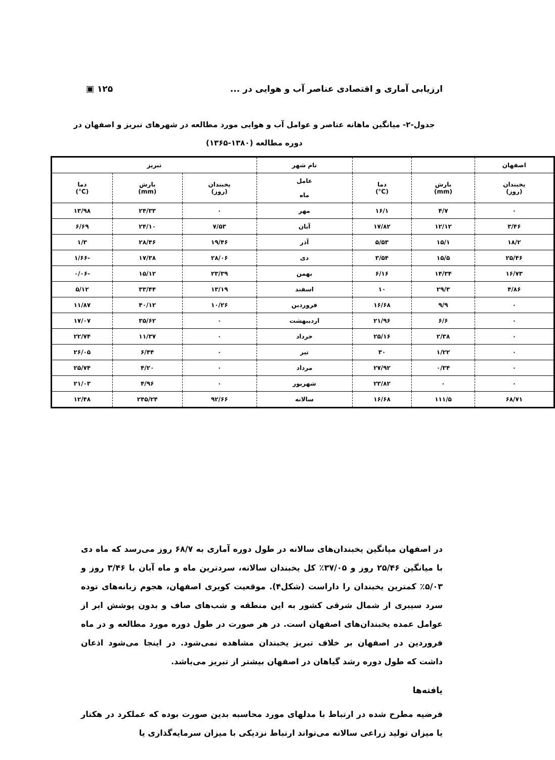ارزیابی آماری و اقتصادی عناصر آب و هوایی در ... ۱۲۵ ▣
جدول-۲- میانگین ماهانه عناصر و عوامل آب و هوایی مورد مطالعه در شهرهای تبریز و اصفهان در
دوره مطالعه (۱۳۸۰-۱۳۶۵)
| اصفهان | | | نام شهر | تبریز | | |
| --- | --- | --- | --- | --- | --- | --- |
| یخبندان (روز) | بارش (mm) | دما (C°) | عامل ماه | یخبندان (روز) | بارش (mm) | دما (C°) |
| ۰ | ۴/۷ | ۱۶/۱ | مهر | ۰ | ۲۴/۳۳ | ۱۳/۹۸ |
| ۳/۴۶ | ۱۲/۱۲ | ۱۷/۸۲ | آبان | ۷/۵۳ | ۲۴/۱۰ | ۶/۶۹ |
| ۱۸/۲ | ۱۵/۱ | ۵/۵۳ | آذر | ۱۹/۴۶ | ۲۸/۴۶ | ۱/۳ |
| ۲۵/۴۶ | ۱۵/۵ | ۳/۵۴ | دی | ۲۸/۰۶ | ۱۷/۳۸ | -۱/۶۶ |
| ۱۶/۷۳ | ۱۴/۳۴ | ۶/۱۶ | بهمن | ۲۳/۳۹ | ۱۵/۱۲ | -۰/۰۶ |
| ۴/۸۶ | ۲۹/۳ | ۱۰ | اسفند | ۱۳/۱۹ | ۳۳/۴۴ | ۵/۱۲ |
| ۰ | ۹/۹ | ۱۶/۶۸ | فروردین | ۱۰/۲۶ | ۴۰/۱۲ | ۱۱/۸۷ |
| ۰ | ۶/۶ | ۲۱/۹۶ | اردیبهشت | ۰ | ۳۵/۶۲ | ۱۷/۰۷ |
| ۰ | ۲/۳۸ | ۲۵/۱۶ | خرداد | ۰ | ۱۱/۳۷ | ۲۲/۷۴ |
| ۰ | ۱/۲۲ | ۳۰ | تیر | ۰ | ۶/۴۴ | ۲۶/۰۵ |
| ۰ | ۰/۳۴ | ۲۷/۹۲ | مرداد | ۰ | ۴/۲۰ | ۲۵/۷۴ |
| ۰ | ۰ | ۲۳/۸۲ | شهریور | ۰ | ۴/۹۶ | ۲۱/۰۳ |
| ۶۸/۷۱ | ۱۱۱/۵ | ۱۶/۶۸ | سالانه | ۹۲/۶۶ | ۲۴۵/۲۴ | ۱۲/۴۸ |
در اصفهان میانگین یخبندان‌های سالانه در طول دوره آماری به ۶۸/۷ روز می‌رسد که ماه دی با میانگین ۲۵/۴۶ روز و ۳۷/۰۵٪ کل یخبندان سالانه، سردترین ماه و ماه آبان با ۳/۴۶ روز و ۵/۰۳٪ کمترین یخبندان را داراست (شکل۴). موقعیت کویری اصفهان، هجوم زبانه‌های توده سرد سیبری از شمال شرقی کشور به این منطقه و شب‌های صاف و بدون پوشش ابر از عوامل عمده یخبندان‌های اصفهان است. در هر صورت در طول دوره مورد مطالعه و در ماه فروردین در اصفهان بر خلاف تبریز یخبندان مشاهده نمی‌شود. در اینجا می‌شود اذعان داشت که طول دوره رشد گیاهان در اصفهان بیشتر از تبریز می‌باشد.
یافته‌ها
فرضیه مطرح شده در ارتباط با مدلهای مورد محاسبه بدین صورت بوده که عملکرد در هکتار یا میزان تولید زراعی سالانه می‌تواند ارتباط نزدیکی با میزان سرمایه‌گذاری یا